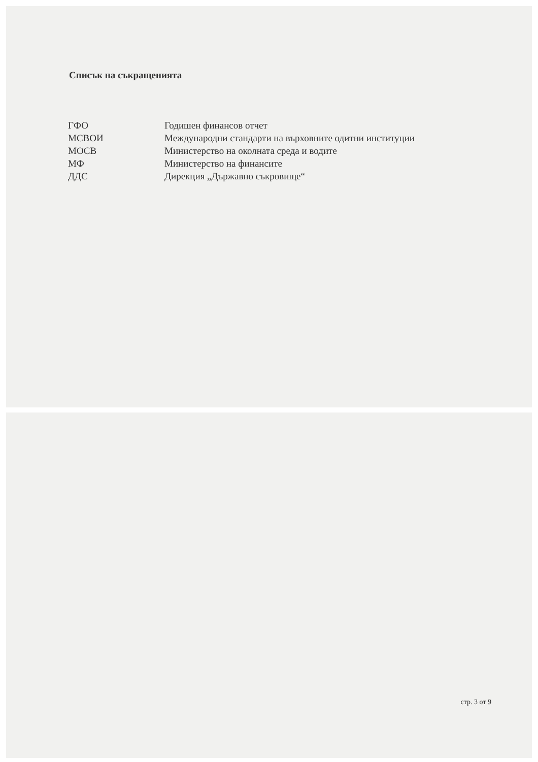Списък на съкращенията
| ГФО | Годишен финансов отчет |
| МСВОИ | Международни стандарти на върховните одитни институции |
| МОСВ | Министерство на околната среда и водите |
| МФ | Министерство на финансите |
| ДДС | Дирекция „Държавно съкровище“ |
стр. 3 от 9